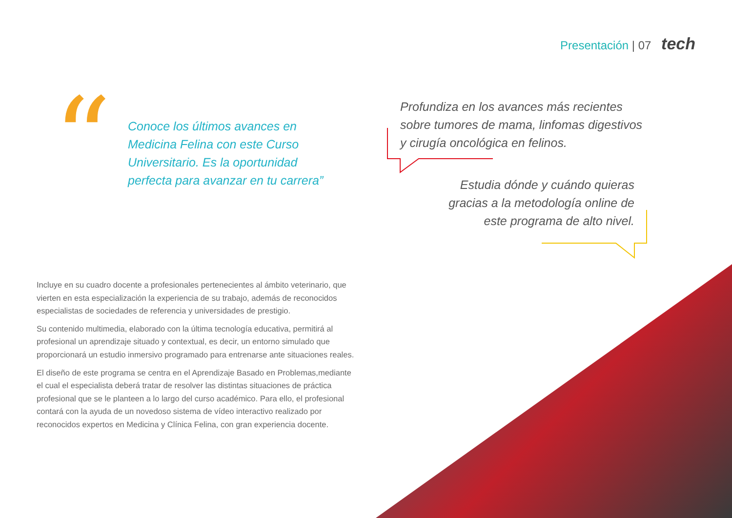Presentación | 07 tech
“
Conoce los últimos avances en Medicina Felina con este Curso Universitario. Es la oportunidad perfecta para avanzar en tu carrera”
Profundiza en los avances más recientes sobre tumores de mama, linfomas digestivos y cirugía oncológica en felinos.
Estudia dónde y cuándo quieras gracias a la metodología online de este programa de alto nivel.
Incluye en su cuadro docente a profesionales pertenecientes al ámbito veterinario, que vierten en esta especialización la experiencia de su trabajo, además de reconocidos especialistas de sociedades de referencia y universidades de prestigio.
Su contenido multimedia, elaborado con la última tecnología educativa, permitirá al profesional un aprendizaje situado y contextual, es decir, un entorno simulado que proporcionará un estudio inmersivo programado para entrenarse ante situaciones reales.
El diseño de este programa se centra en el Aprendizaje Basado en Problemas,mediante el cual el especialista deberá tratar de resolver las distintas situaciones de práctica profesional que se le planteen a lo largo del curso académico. Para ello, el profesional contará con la ayuda de un novedoso sistema de vídeo interactivo realizado por reconocidos expertos en Medicina y Clínica Felina, con gran experiencia docente.